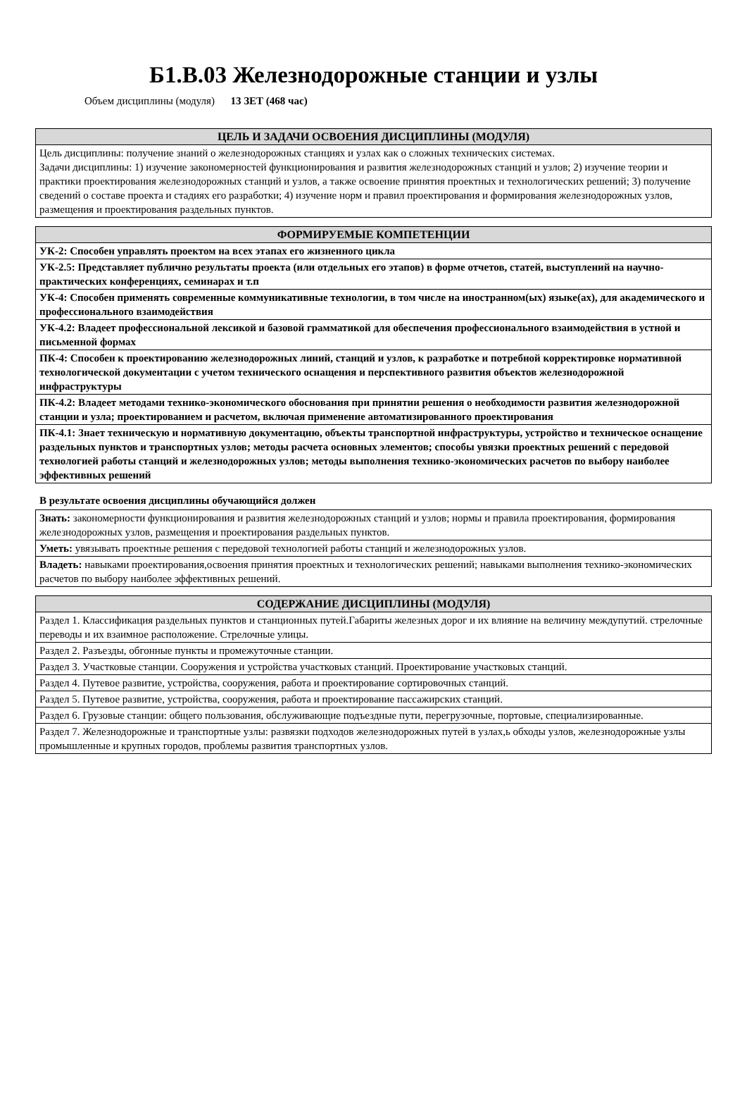Б1.В.03 Железнодорожные станции и узлы
Объем дисциплины (модуля) 13 ЗЕТ (468 час)
| ЦЕЛЬ И ЗАДАЧИ ОСВОЕНИЯ ДИСЦИПЛИНЫ (МОДУЛЯ) |
| --- |
| Цель дисциплины: получение знаний о железнодорожных станциях и узлах как о сложных технических системах. Задачи дисциплины: 1) изучение закономерностей функционирования и развития железнодорожных станций и узлов; 2) изучение теории и практики проектирования железнодорожных станций и узлов, а также освоение принятия проектных и технологических решений; 3) получение сведений о составе проекта и стадиях его разработки; 4) изучение норм и правил проектирования и формирования железнодорожных узлов, размещения и проектирования раздельных пунктов. |
| ФОРМИРУЕМЫЕ КОМПЕТЕНЦИИ |
| --- |
| УК-2: Способен управлять проектом на всех этапах его жизненного цикла |
| УК-2.5: Представляет публично результаты проекта (или отдельных его этапов) в форме отчетов, статей, выступлений на научно- практических конференциях, семинарах и т.п |
| УК-4: Способен применять современные коммуникативные технологии, в том числе на иностранном(ых) языке(ах), для академического и профессионального взаимодействия |
| УК-4.2: Владеет профессиональной лексикой и базовой грамматикой для обеспечения профессионального взаимодействия в устной и письменной формах |
| ПК-4: Способен к проектированию железнодорожных линий, станций и узлов, к разработке и потребной корректировке нормативной технологической документации с учетом технического оснащения и перспективного развития объектов железнодорожной инфраструктуры |
| ПК-4.2: Владеет методами технико-экономического обоснования при принятии решения о необходимости развития железнодорожной станции и узла; проектированием и расчетом, включая применение автоматизированного проектирования |
| ПК-4.1: Знает техническую и нормативную документацию, объекты транспортной инфраструктуры, устройство и техническое оснащение раздельных пунктов и транспортных узлов; методы расчета основных элементов; способы увязки проектных решений с передовой технологией работы станций и железнодорожных узлов; методы выполнения технико-экономических расчетов по выбору наиболее эффективных решений |
В результате освоения дисциплины обучающийся должен
| Знать: закономерности функционирования и развития железнодорожных станций и узлов; нормы и правила проектирования, формирования железнодорожных узлов, размещения и проектирования раздельных пунктов. |
| Уметь: увязывать проектные решения с передовой технологией работы станций и железнодорожных узлов. |
| Владеть: навыками проектирования,освоения принятия проектных и технологических решений; навыками выполнения технико-экономических расчетов по выбору наиболее эффективных решений. |
| СОДЕРЖАНИЕ ДИСЦИПЛИНЫ (МОДУЛЯ) |
| --- |
| Раздел 1. Классификация раздельных пунктов и станционных путей.Габариты железных дорог и их влияние на величину междупутий. стрелочные переводы и их взаимное расположение. Стрелочные улицы. |
| Раздел 2. Разъезды, обгонные пункты и промежуточные станции. |
| Раздел 3. Участковые станции. Сооружения и устройства участковых станций. Проектирование участковых станций. |
| Раздел 4. Путевое развитие, устройства, сооружения, работа и проектирование сортировочных станций. |
| Раздел 5. Путевое развитие, устройства, сооружения, работа и проектирование пассажирских станций. |
| Раздел 6. Грузовые станции: общего пользования, обслуживающие подъездные пути, перегрузочные, портовые, специализированные. |
| Раздел 7. Железнодорожные и транспортные узлы: развязки подходов железнодорожных путей в узлах,ь обходы узлов, железнодорожные узлы промышленные и крупных городов, проблемы развития транспортных узлов. |